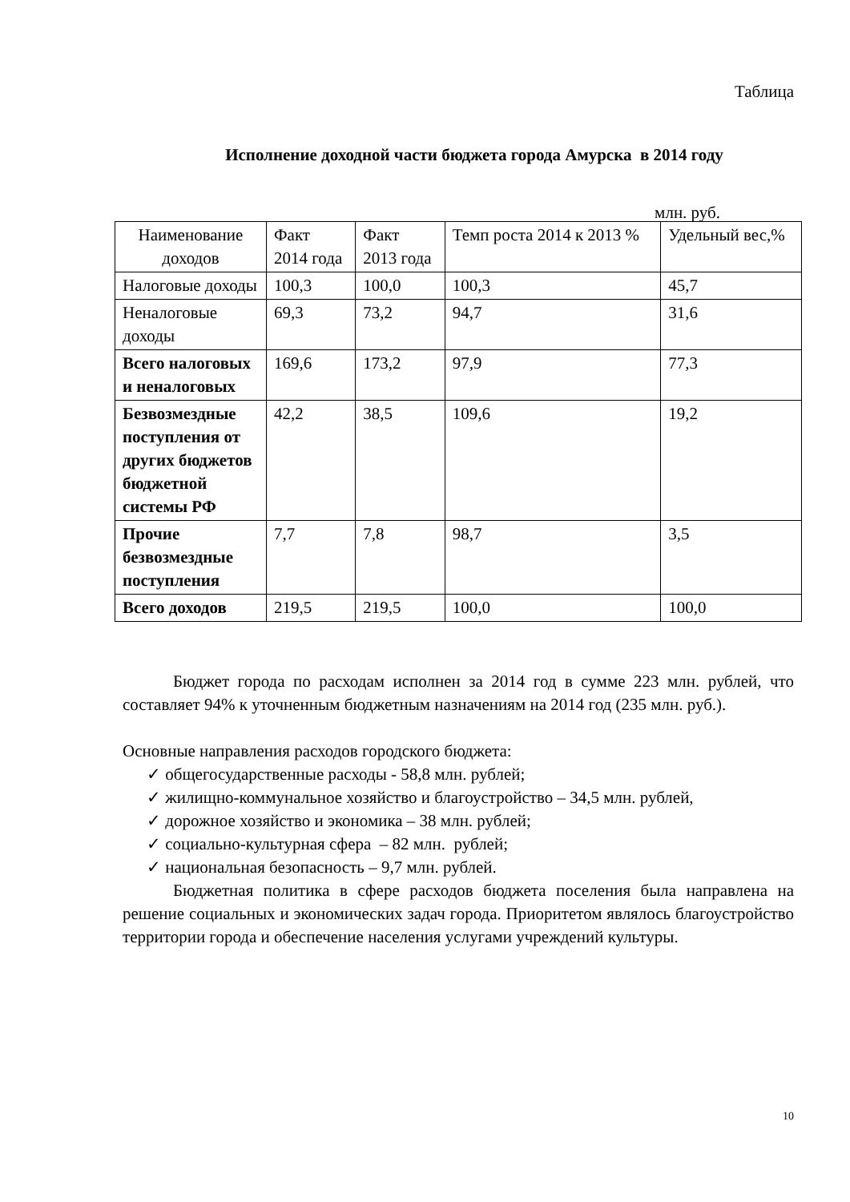Таблица
Исполнение доходной части бюджета города Амурска в 2014 году
млн. руб.
| Наименование доходов | Факт 2014 года | Факт 2013 года | Темп роста 2014 к 2013 % | Удельный вес,% |
| --- | --- | --- | --- | --- |
| Налоговые доходы | 100,3 | 100,0 | 100,3 | 45,7 |
| Неналоговые доходы | 69,3 | 73,2 | 94,7 | 31,6 |
| Всего налоговых и неналоговых | 169,6 | 173,2 | 97,9 | 77,3 |
| Безвозмездные поступления от других бюджетов бюджетной системы РФ | 42,2 | 38,5 | 109,6 | 19,2 |
| Прочие безвозмездные поступления | 7,7 | 7,8 | 98,7 | 3,5 |
| Всего доходов | 219,5 | 219,5 | 100,0 | 100,0 |
Бюджет города по расходам исполнен за 2014 год в сумме 223 млн. рублей, что составляет 94% к уточненным бюджетным назначениям на 2014 год (235 млн. руб.).
Основные направления расходов городского бюджета:
✓ общегосударственные расходы - 58,8 млн. рублей;
✓ жилищно-коммунальное хозяйство и благоустройство – 34,5 млн. рублей,
✓ дорожное хозяйство и экономика – 38 млн. рублей;
✓ социально-культурная сфера – 82 млн. рублей;
✓ национальная безопасность – 9,7 млн. рублей.
Бюджетная политика в сфере расходов бюджета поселения была направлена на решение социальных и экономических задач города. Приоритетом являлось благоустройство территории города и обеспечение населения услугами учреждений культуры.
10